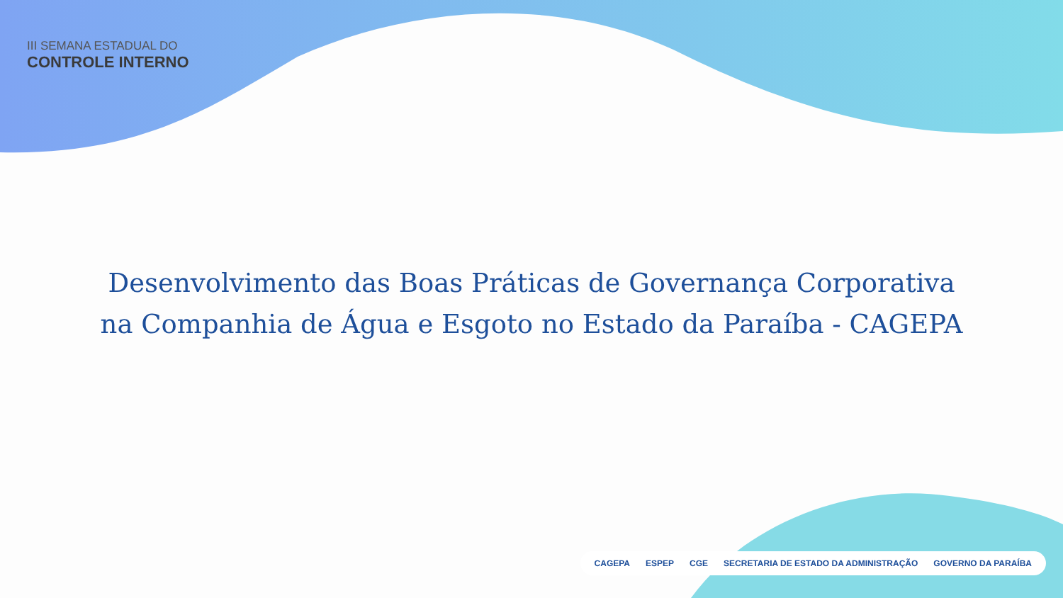III SEMANA ESTADUAL DO
CONTROLE INTERNO
Desenvolvimento das Boas Práticas de Governança Corporativa
na Companhia de Água e Esgoto no Estado da Paraíba - CAGEPA
CAGEPA ESPEP CGE SECRETARIA DE ESTADO DA ADMINISTRAÇÃO GOVERNO DA PARAÍBA